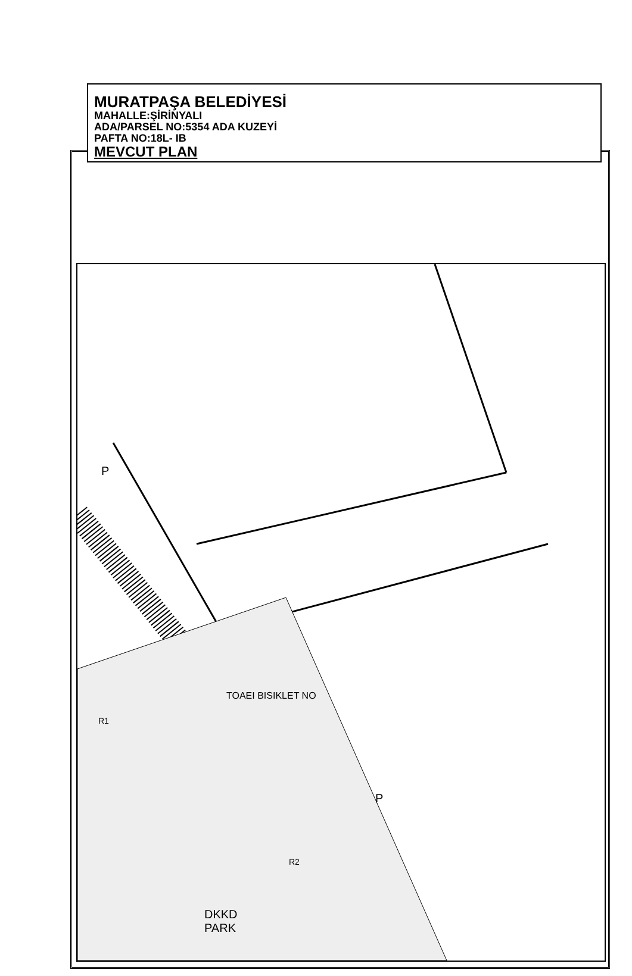MURATPAŞA BELEDİYESİ
MAHALLE:ŞİRİNYALI
ADA/PARSEL NO:5354 ADA KUZEYİ
PAFTA NO:18L- IB
MEVCUT PLAN
P
P
R1
R2
TOAEI BISIKLET NO
DKKD
PARK